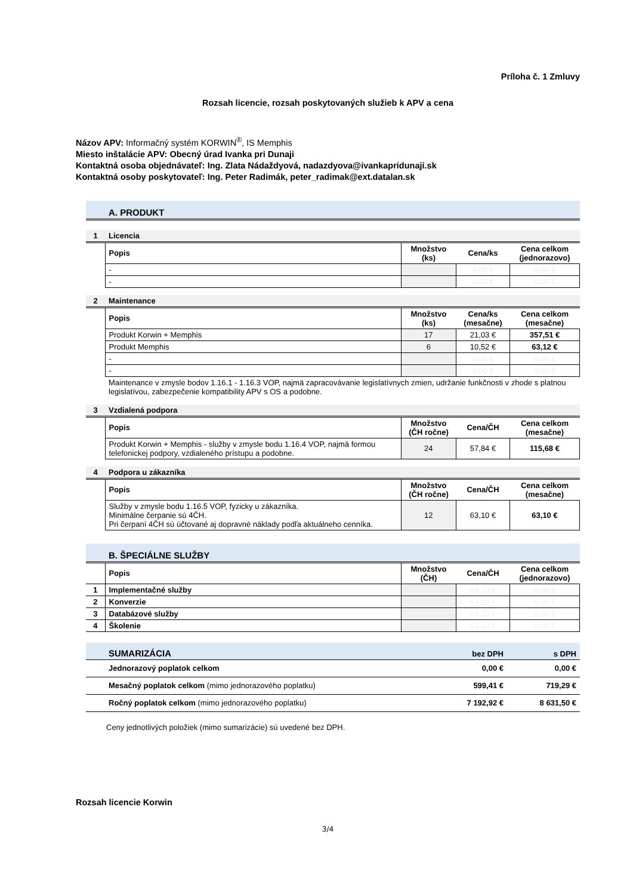Príloha č. 1 Zmluvy
Rozsah licencie, rozsah poskytovaných služieb k APV a cena
Názov APV: Informačný systém KORWIN<sup>®</sup>, IS Memphis
Miesto inštalácie APV: Obecný úrad Ivanka pri Dunaji
Kontaktná osoba objednávateľ: Ing. Zlata Nádaždyová, nadazdyova@ivankapridunaji.sk
Kontaktná osoby poskytovateľ: Ing. Peter Radimák, peter_radimak@ext.datalan.sk
| | A. PRODUKT | | | |
| 1 | Licencia | | | |
| | Popis | Množstvo (ks) | Cena/ks | Cena celkom (jednorazovo) |
| | - | | 0,00 € | 0,00 € |
| | - | | 0,00 € | 0,00 € |
| 2 | Maintenance | | | |
| | Popis | Množstvo (ks) | Cena/ks (mesačne) | Cena celkom (mesačne) |
| | Produkt Korwin + Memphis | 17 | 21,03 € | 357,51 € |
| | Produkt Memphis | 6 | 10,52 € | 63,12 € |
| | - | | 0,00 € | 0,00 € |
| | - | | 0,00 € | 0,00 € |
| | Maintenance v zmysle bodov 1.16.1 - 1.16.3 VOP, najmä zapracovávanie legislatívnych zmien, udržanie funkčnosti v zhode s platnou legislatívou, zabezpečenie kompatibility APV s OS a podobne. | | | |
| 3 | Vzdialená podpora | | | |
| | Popis | Množstvo (ČH ročne) | Cena/ČH | Cena celkom (mesačne) |
| | Produkt Korwin + Memphis - služby v zmysle bodu 1.16.4 VOP, najmä formou telefonickej podpory, vzdialeného prístupu a podobne. | 24 | 57,84 € | 115,68 € |
| 4 | Podpora u zákazníka | | | |
| | Popis | Množstvo (ČH ročne) | Cena/ČH | Cena celkom (mesačne) |
| | Služby v zmysle bodu 1.16.5 VOP, fyzicky u zákazníka. Minimálne čerpanie sú 4ČH. Pri čerpaní 4ČH sú účtované aj dopravné náklady podľa aktuálneho cenníka. | 12 | 63,10 € | 63,10 € |
| | B. ŠPECIÁLNE SLUŽBY | | | |
| | Popis | Množstvo (ČH) | Cena/ČH | Cena celkom (jednorazovo) |
| 1 | Implementačné služby | | 63,10 € | 0,00 € |
| 2 | Konverzie | | 63,10 € | 0,00 € |
| 3 | Databázové služby | | 63,10 € | 0,00 € |
| 4 | Školenie | | 63,10 € | 0,00 € |
| | SUMARIZÁCIA | bez DPH | s DPH |
| | Jednorazový poplatok celkom | 0,00 € | 0,00 € |
| | Mesačný poplatok celkom (mimo jednorazového poplatku) | 599,41 € | 719,29 € |
| | Ročný poplatok celkom (mimo jednorazového poplatku) | 7 192,92 € | 8 631,50 € |
Ceny jednotlivých položiek (mimo sumarizácie) sú uvedené bez DPH.
Rozsah licencie Korwin
3/4